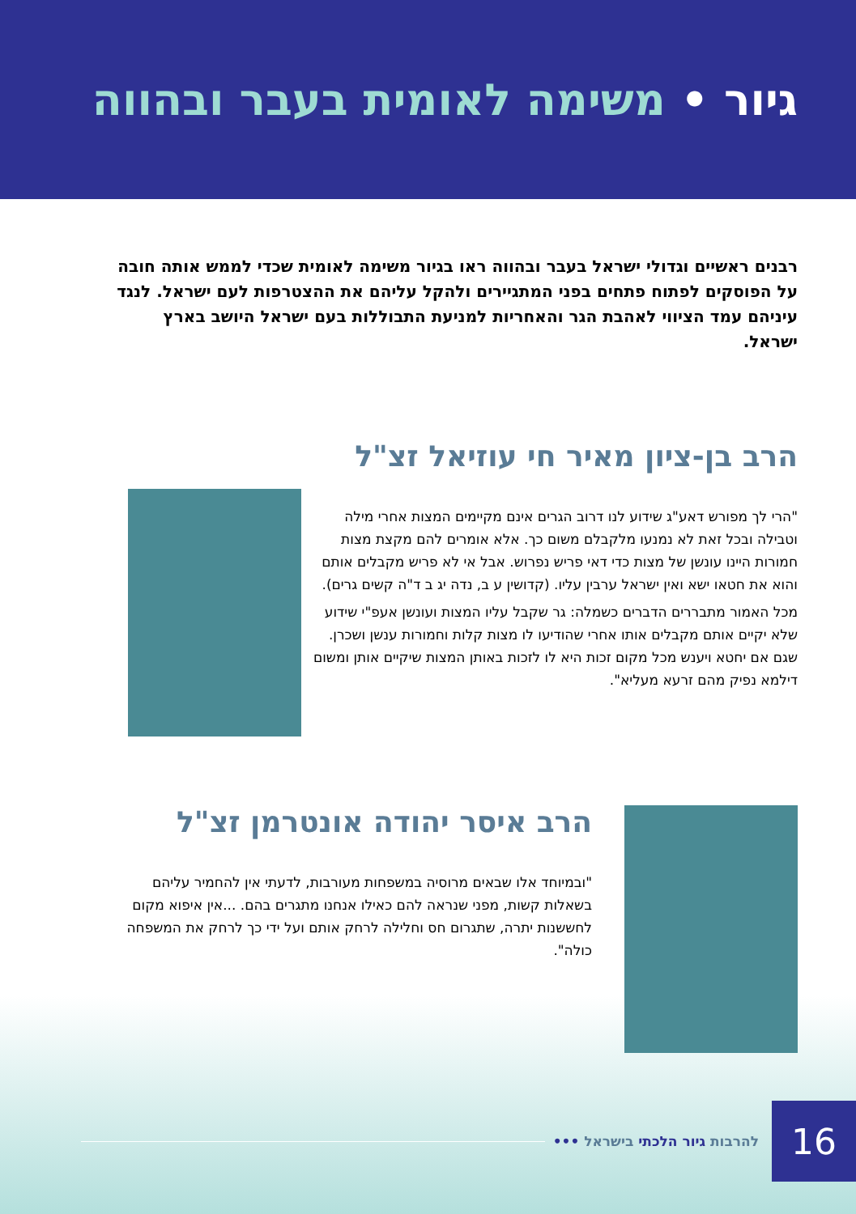גיור • משימה לאומית בעבר ובהווה
רבנים ראשיים וגדולי ישראל בעבר ובהווה ראו בגיור משימה לאומית שכדי לממש אותה חובה על הפוסקים לפתוח פתחים בפני המתגיירים ולהקל עליהם את ההצטרפות לעם ישראל. לנגד עיניהם עמד הציווי לאהבת הגר והאחריות למניעת התבוללות בעם ישראל היושב בארץ ישראל.
הרב בן-ציון מאיר חי עוזיאל זצ"ל
"הרי לך מפורש דאע"ג שידוע לנו דרוב הגרים אינם מקיימים המצות אחרי מילה וטבילה ובכל זאת לא נמנעו מלקבלם משום כך. אלא אומרים להם מקצת מצות חמורות היינו עונשן של מצות כדי דאי פריש נפרוש. אבל אי לא פריש מקבלים אותם והוא את חטאו ישא ואין ישראל ערבין עליו. (קדושין ע ב, נדה יג ב ד"ה קשים גרים).
מכל האמור מתבררים הדברים כשמלה: גר שקבל עליו המצות ועונשן אעפ"י שידוע שלא יקיים אותם מקבלים אותו אחרי שהודיעו לו מצות קלות וחמורות ענשן ושכרן. שגם אם יחטא ויענש מכל מקום זכות היא לו לזכות באותן המצות שיקיים אותן ומשום דילמא נפיק מהם זרעא מעליא".
הרב איסר יהודה אונטרמן זצ"ל
"ובמיוחד אלו שבאים מרוסיה במשפחות מעורבות, לדעתי אין להחמיר עליהם בשאלות קשות, מפני שנראה להם כאילו אנחנו מתגרים בהם. ...אין איפוא מקום לחששנות יתרה, שתגרום חס וחלילה לרחק אותם ועל ידי כך לרחק את המשפחה כולה".
להרבות גיור הלכתי בישראל ••• 16